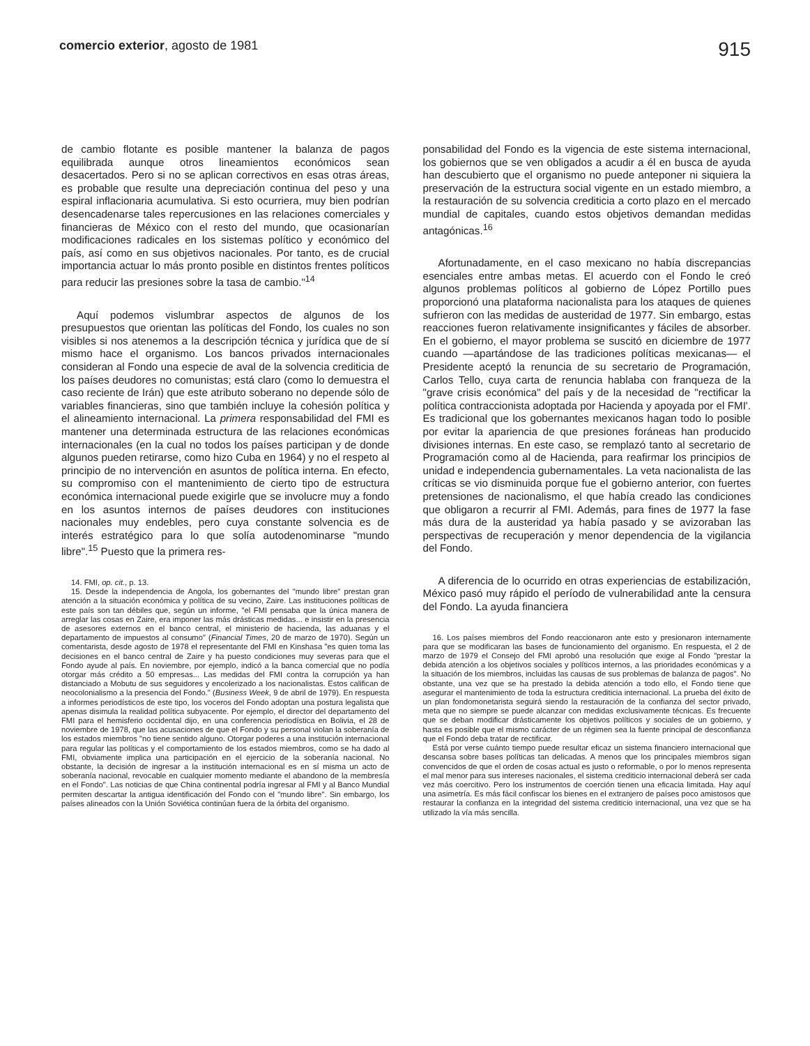comercio exterior, agosto de 1981
915
de cambio flotante es posible mantener la balanza de pagos equilibrada aunque otros lineamientos económicos sean desacertados. Pero si no se aplican correctivos en esas otras áreas, es probable que resulte una depreciación continua del peso y una espiral inflacionaria acumulativa. Si esto ocurriera, muy bien podrían desencadenarse tales repercusiones en las relaciones comerciales y financieras de México con el resto del mundo, que ocasionarían modificaciones radicales en los sistemas político y económico del país, así como en sus objetivos nacionales. Por tanto, es de crucial importancia actuar lo más pronto posible en distintos frentes políticos para reducir las presiones sobre la tasa de cambio."<sup>14</sup>
Aquí podemos vislumbrar aspectos de algunos de los presupuestos que orientan las políticas del Fondo, los cuales no son visibles si nos atenemos a la descripción técnica y jurídica que de sí mismo hace el organismo. Los bancos privados internacionales consideran al Fondo una especie de aval de la solvencia crediticia de los países deudores no comunistas; está claro (como lo demuestra el caso reciente de Irán) que este atributo soberano no depende sólo de variables financieras, sino que también incluye la cohesión política y el alineamiento internacional. La primera responsabilidad del FMI es mantener una determinada estructura de las relaciones económicas internacionales (en la cual no todos los países participan y de donde algunos pueden retirarse, como hizo Cuba en 1964) y no el respeto al principio de no intervención en asuntos de política interna. En efecto, su compromiso con el mantenimiento de cierto tipo de estructura económica internacional puede exigirle que se involucre muy a fondo en los asuntos internos de países deudores con instituciones nacionales muy endebles, pero cuya constante solvencia es de interés estratégico para lo que solía autodenominarse "mundo libre".<sup>15</sup> Puesto que la primera res-
14. FMI, op. cit., p. 13.
15. Desde la independencia de Angola, los gobernantes del "mundo libre" prestan gran atención a la situación económica y política de su vecino, Zaire. Las instituciones políticas de este país son tan débiles que, según un informe, "el FMI pensaba que la única manera de arreglar las cosas en Zaire, era imponer las más drásticas medidas... e insistir en la presencia de asesores externos en el banco central, el ministerio de hacienda, las aduanas y el departamento de impuestos al consumo" (Financial Times, 20 de marzo de 1970). Según un comentarista, desde agosto de 1978 el representante del FMI en Kinshasa "es quien toma las decisiones en el banco central de Zaire y ha puesto condiciones muy severas para que el Fondo ayude al país. En noviembre, por ejemplo, indicó a la banca comercial que no podía otorgar más crédito a 50 empresas... Las medidas del FMI contra la corrupción ya han distanciado a Mobutu de sus seguidores y encolerizado a los nacionalistas. Estos califican de neocolonialismo a la presencia del Fondo." (Business Week, 9 de abril de 1979). En respuesta a informes periodísticos de este tipo, los voceros del Fondo adoptan una postura legalista que apenas disimula la realidad política subyacente. Por ejemplo, el director del departamento del FMI para el hemisferio occidental dijo, en una conferencia periodística en Bolivia, el 28 de noviembre de 1978, que las acusaciones de que el Fondo y su personal violan la soberanía de los estados miembros "no tiene sentido alguno. Otorgar poderes a una institución internacional para regular las políticas y el comportamiento de los estados miembros, como se ha dado al FMI, obviamente implica una participación en el ejercicio de la soberanía nacional. No obstante, la decisión de ingresar a la institución internacional es en sí misma un acto de soberanía nacional, revocable en cualquier momento mediante el abandono de la membresía en el Fondo". Las noticias de que China continental podría ingresar al FMI y al Banco Mundial permiten descartar la antigua identificación del Fondo con el "mundo libre". Sin embargo, los países alineados con la Unión Soviética continúan fuera de la órbita del organismo.
ponsabilidad del Fondo es la vigencia de este sistema internacional, los gobiernos que se ven obligados a acudir a él en busca de ayuda han descubierto que el organismo no puede anteponer ni siquiera la preservación de la estructura social vigente en un estado miembro, a la restauración de su solvencia crediticia a corto plazo en el mercado mundial de capitales, cuando estos objetivos demandan medidas antagónicas.<sup>16</sup>
Afortunadamente, en el caso mexicano no había discrepancias esenciales entre ambas metas. El acuerdo con el Fondo le creó algunos problemas políticos al gobierno de López Portillo pues proporcionó una plataforma nacionalista para los ataques de quienes sufrieron con las medidas de austeridad de 1977. Sin embargo, estas reacciones fueron relativamente insignificantes y fáciles de absorber. En el gobierno, el mayor problema se suscitó en diciembre de 1977 cuando —apartándose de las tradiciones políticas mexicanas— el Presidente aceptó la renuncia de su secretario de Programación, Carlos Tello, cuya carta de renuncia hablaba con franqueza de la "grave crisis económica" del país y de la necesidad de "rectificar la política contraccionista adoptada por Hacienda y apoyada por el FMI'. Es tradicional que los gobernantes mexicanos hagan todo lo posible por evitar la apariencia de que presiones foráneas han producido divisiones internas. En este caso, se remplazó tanto al secretario de Programación como al de Hacienda, para reafirmar los principios de unidad e independencia gubernamentales. La veta nacionalista de las críticas se vio disminuida porque fue el gobierno anterior, con fuertes pretensiones de nacionalismo, el que había creado las condiciones que obligaron a recurrir al FMI. Además, para fines de 1977 la fase más dura de la austeridad ya había pasado y se avizoraban las perspectivas de recuperación y menor dependencia de la vigilancia del Fondo.
A diferencia de lo ocurrido en otras experiencias de estabilización, México pasó muy rápido el período de vulnerabilidad ante la censura del Fondo. La ayuda financiera
16. Los países miembros del Fondo reaccionaron ante esto y presionaron internamente para que se modificaran las bases de funcionamiento del organismo. En respuesta, el 2 de marzo de 1979 el Consejo del FMI aprobó una resolución que exige al Fondo "prestar la debida atención a los objetivos sociales y políticos internos, a las prioridades económicas y a la situación de los miembros, incluidas las causas de sus problemas de balanza de pagos". No obstante, una vez que se ha prestado la debida atención a todo ello, el Fondo tiene que asegurar el mantenimiento de toda la estructura crediticia internacional. La prueba del éxito de un plan fondomonetarista seguirá siendo la restauración de la confianza del sector privado, meta que no siempre se puede alcanzar con medidas exclusivamente técnicas. Es frecuente que se deban modificar drásticamente los objetivos políticos y sociales de un gobierno, y hasta es posible que el mismo carácter de un régimen sea la fuente principal de desconfianza que el Fondo deba tratar de rectificar.
Está por verse cuánto tiempo puede resultar eficaz un sistema financiero internacional que descansa sobre bases políticas tan delicadas. A menos que los principales miembros sigan convencidos de que el orden de cosas actual es justo o reformable, o por lo menos representa el mal menor para sus intereses nacionales, el sistema crediticio internacional deberá ser cada vez más coercitivo. Pero los instrumentos de coerción tienen una eficacia limitada. Hay aquí una asimetría. Es más fácil confiscar los bienes en el extranjero de países poco amistosos que restaurar la confianza en la integridad del sistema crediticio internacional, una vez que se ha utilizado la vía más sencilla.